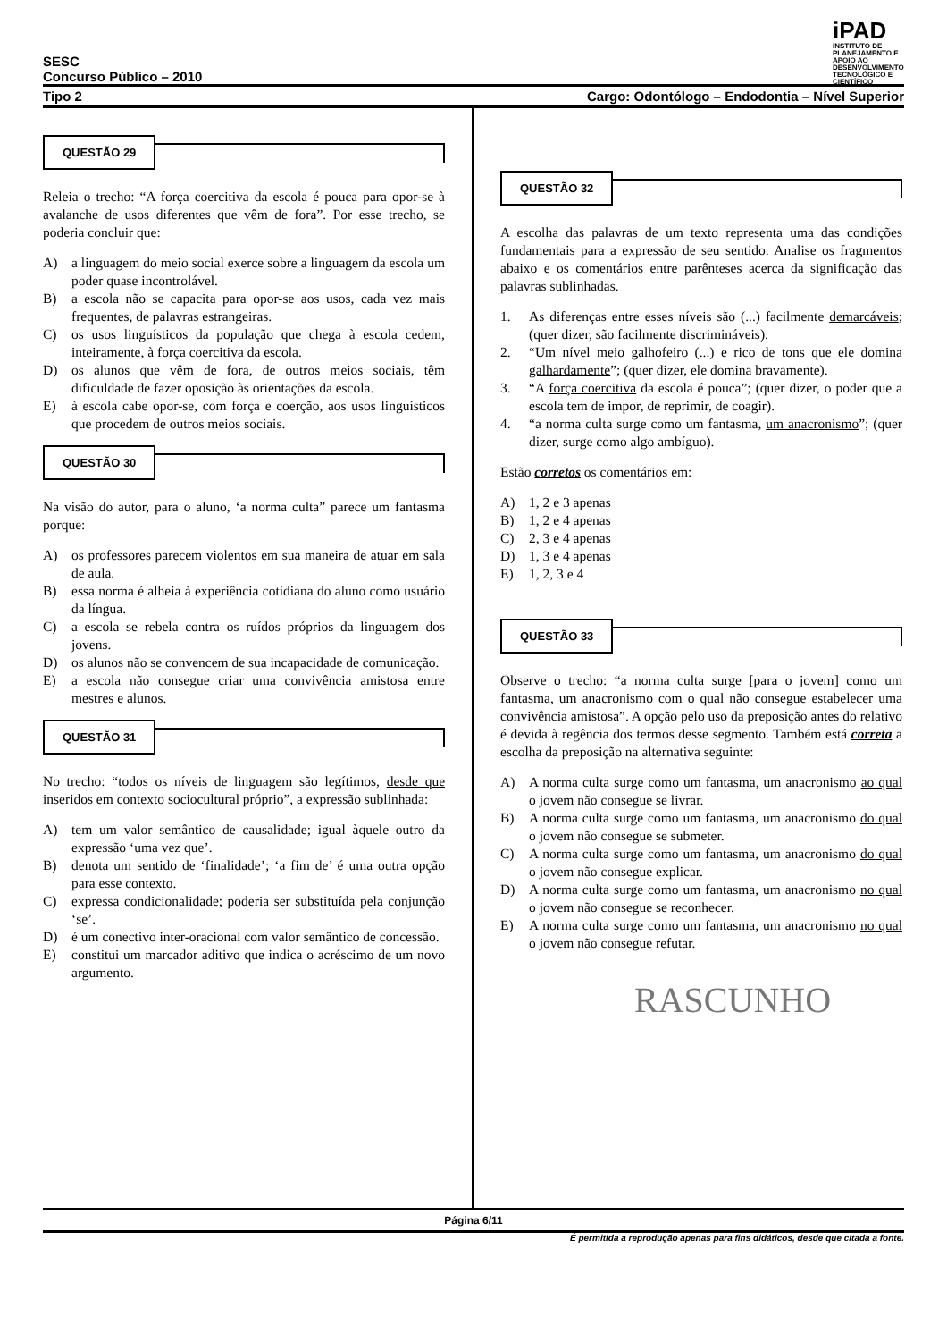iPAD
INSTITUTO DE PLANEJAMENTO E APOIO AO DESENVOLVIMENTO TECNOLÓGICO E CIENTÍFICO
SESC
Concurso Público – 2010
Tipo 2 Cargo: Odontólogo – Endodontia – Nível Superior
QUESTÃO 29
Releia o trecho: “A força coercitiva da escola é pouca para opor-se à avalanche de usos diferentes que vêm de fora”. Por esse trecho, se poderia concluir que:
A) a linguagem do meio social exerce sobre a linguagem da escola um poder quase incontrolável.
B) a escola não se capacita para opor-se aos usos, cada vez mais frequentes, de palavras estrangeiras.
C) os usos linguísticos da população que chega à escola cedem, inteiramente, à força coercitiva da escola.
D) os alunos que vêm de fora, de outros meios sociais, têm dificuldade de fazer oposição às orientações da escola.
E) à escola cabe opor-se, com força e coerção, aos usos linguísticos que procedem de outros meios sociais.
QUESTÃO 30
Na visão do autor, para o aluno, ‘a norma culta” parece um fantasma porque:
A) os professores parecem violentos em sua maneira de atuar em sala de aula.
B) essa norma é alheia à experiência cotidiana do aluno como usuário da língua.
C) a escola se rebela contra os ruídos próprios da linguagem dos jovens.
D) os alunos não se convencem de sua incapacidade de comunicação.
E) a escola não consegue criar uma convivência amistosa entre mestres e alunos.
QUESTÃO 31
No trecho: “todos os níveis de linguagem são legítimos, desde que inseridos em contexto sociocultural próprio”, a expressão sublinhada:
A) tem um valor semântico de causalidade; igual àquele outro da expressão ‘uma vez que’.
B) denota um sentido de ‘finalidade’; ‘a fim de’ é uma outra opção para esse contexto.
C) expressa condicionalidade; poderia ser substituída pela conjunção ‘se’.
D) é um conectivo inter-oracional com valor semântico de concessão.
E) constitui um marcador aditivo que indica o acréscimo de um novo argumento.
QUESTÃO 32
A escolha das palavras de um texto representa uma das condições fundamentais para a expressão de seu sentido. Analise os fragmentos abaixo e os comentários entre parênteses acerca da significação das palavras sublinhadas.
1. As diferenças entre esses níveis são (...) facilmente demarcáveis; (quer dizer, são facilmente discrimináveis).
2. “Um nível meio galhofeiro (...) e rico de tons que ele domina galhardamente”; (quer dizer, ele domina bravamente).
3. “A força coercitiva da escola é pouca”; (quer dizer, o poder que a escola tem de impor, de reprimir, de coagir).
4. “a norma culta surge como um fantasma, um anacronismo”; (quer dizer, surge como algo ambíguo).
Estão corretos os comentários em:
A) 1, 2 e 3 apenas
B) 1, 2 e 4 apenas
C) 2, 3 e 4 apenas
D) 1, 3 e 4 apenas
E) 1, 2, 3 e 4
QUESTÃO 33
Observe o trecho: “a norma culta surge [para o jovem] como um fantasma, um anacronismo com o qual não consegue estabelecer uma convivência amistosa”. A opção pelo uso da preposição antes do relativo é devida à regência dos termos desse segmento. Também está correta a escolha da preposição na alternativa seguinte:
A) A norma culta surge como um fantasma, um anacronismo ao qual o jovem não consegue se livrar.
B) A norma culta surge como um fantasma, um anacronismo do qual o jovem não consegue se submeter.
C) A norma culta surge como um fantasma, um anacronismo do qual o jovem não consegue explicar.
D) A norma culta surge como um fantasma, um anacronismo no qual o jovem não consegue se reconhecer.
E) A norma culta surge como um fantasma, um anacronismo no qual o jovem não consegue refutar.
RASCUNHO
Página 6/11
É permitida a reprodução apenas para fins didáticos, desde que citada a fonte.